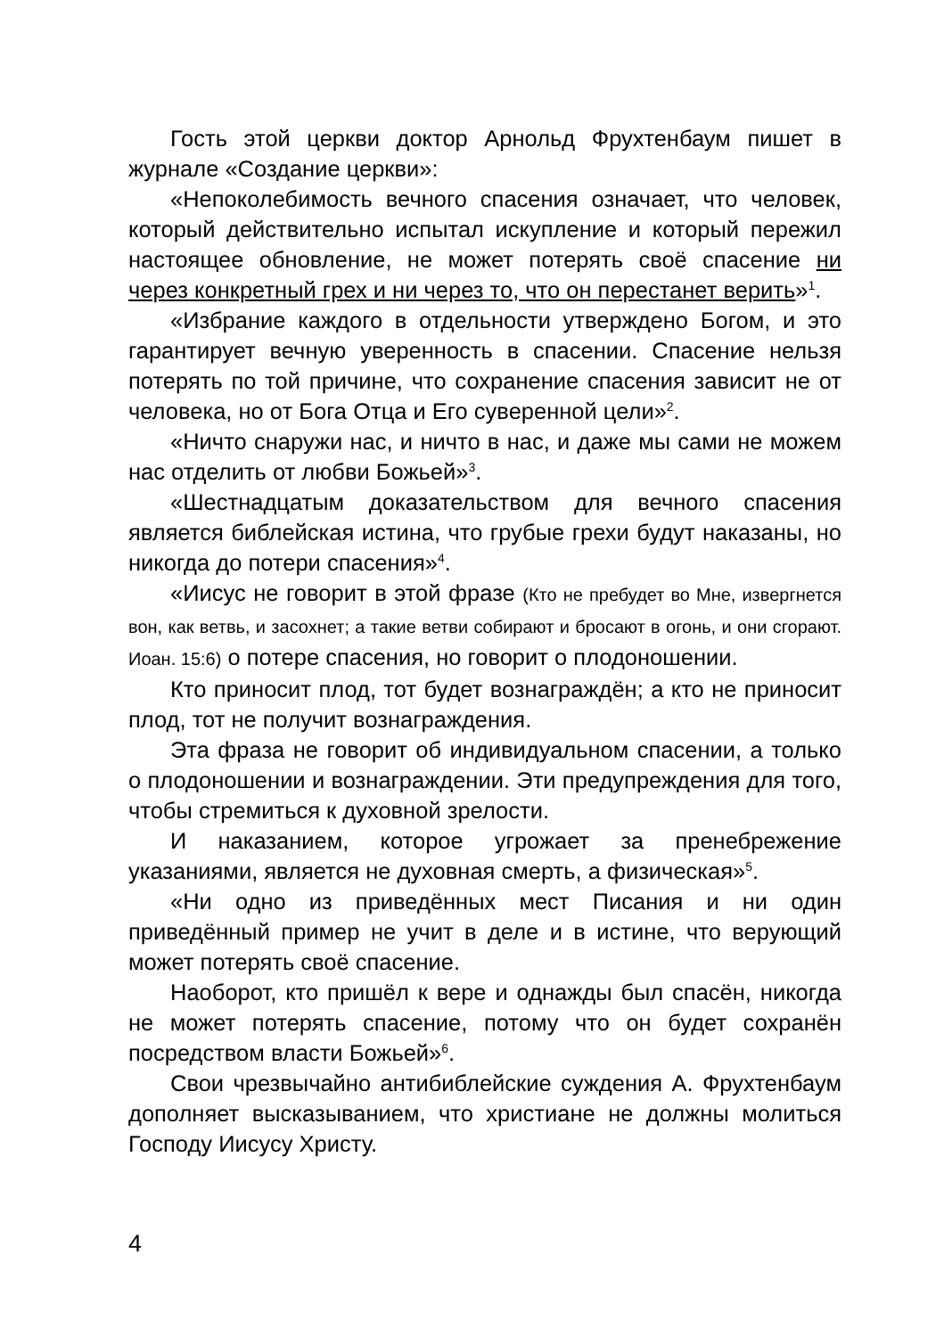Гость этой церкви доктор Арнольд Фрухтенбаум пишет в журнале «Создание церкви»:
«Непоколебимость вечного спасения означает, что человек, который действительно испытал искупление и который пережил настоящее обновление, не может потерять своё спасение ни через конкретный грех и ни через то, что он перестанет верить»<sup>1</sup>.
«Избрание каждого в отдельности утверждено Богом, и это гарантирует вечную уверенность в спасении. Спасение нельзя потерять по той причине, что сохранение спасения зависит не от человека, но от Бога Отца и Его суверенной цели»<sup>2</sup>.
«Ничто снаружи нас, и ничто в нас, и даже мы сами не можем нас отделить от любви Божьей»<sup>3</sup>.
«Шестнадцатым доказательством для вечного спасения является библейская истина, что грубые грехи будут наказаны, но никогда до потери спасения»<sup>4</sup>.
«Иисус не говорит в этой фразе (Кто не пребудет во Мне, извергнется вон, как ветвь, и засохнет; а такие ветви собирают и бросают в огонь, и они сгорают. Иоан. 15:6) о потере спасения, но говорит о плодоношении.
Кто приносит плод, тот будет вознаграждён; а кто не приносит плод, тот не получит вознаграждения.
Эта фраза не говорит об индивидуальном спасении, а только о плодоношении и вознаграждении. Эти предупреждения для того, чтобы стремиться к духовной зрелости.
И наказанием, которое угрожает за пренебрежение указаниями, является не духовная смерть, а физическая»<sup>5</sup>.
«Ни одно из приведённых мест Писания и ни один приведённый пример не учит в деле и в истине, что верующий может потерять своё спасение.
Наоборот, кто пришёл к вере и однажды был спасён, никогда не может потерять спасение, потому что он будет сохранён посредством власти Божьей»<sup>6</sup>.
Свои чрезвычайно антибиблейские суждения А. Фрухтенбаум дополняет высказыванием, что христиане не должны молиться Господу Иисусу Христу.
4